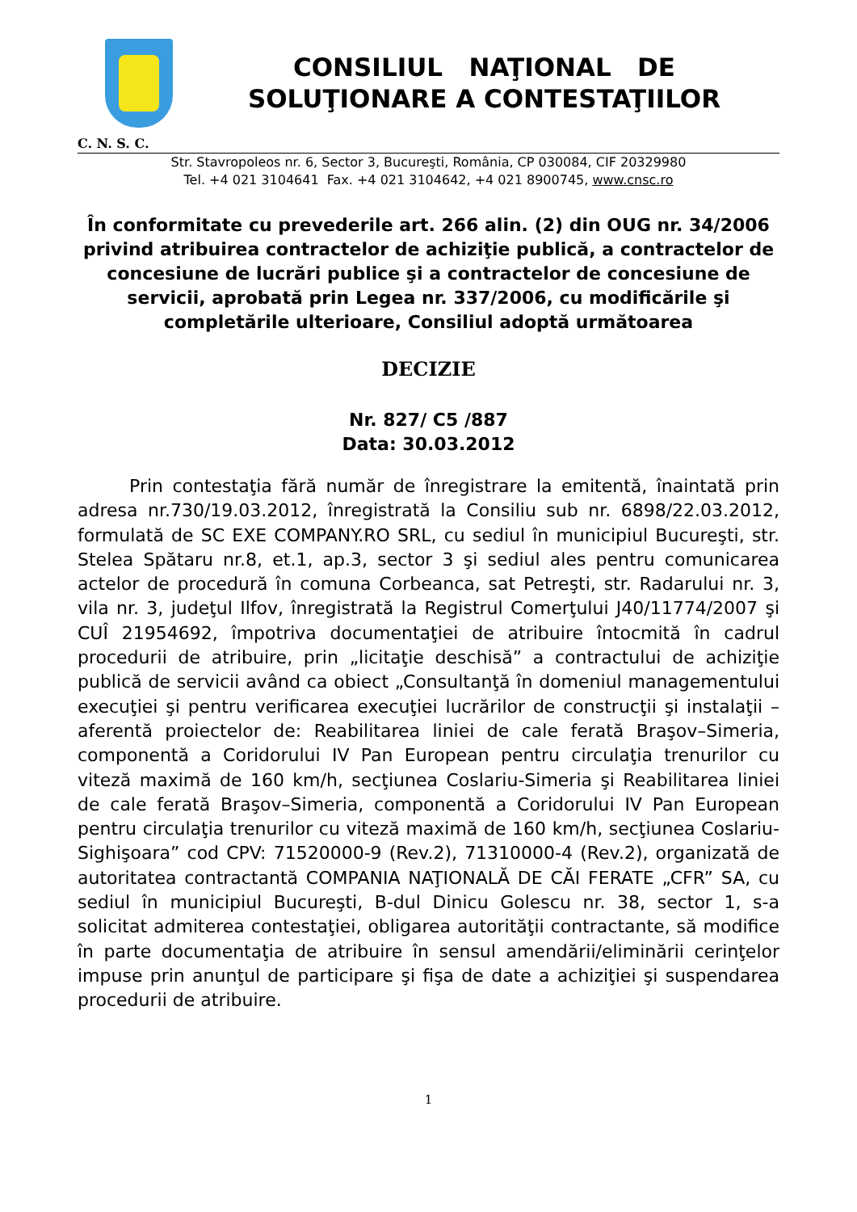CONSILIUL NAŢIONAL DE
SOLUŢIONARE A CONTESTAŢIILOR
C. N. S. C.
Str. Stavropoleos nr. 6, Sector 3, Bucureşti, România, CP 030084, CIF 20329980
Tel. +4 021 3104641 Fax. +4 021 3104642, +4 021 8900745, www.cnsc.ro
În conformitate cu prevederile art. 266 alin. (2) din OUG nr. 34/2006 privind atribuirea contractelor de achiziţie publică, a contractelor de concesiune de lucrări publice şi a contractelor de concesiune de servicii, aprobată prin Legea nr. 337/2006, cu modificările şi completările ulterioare, Consiliul adoptă următoarea
DECIZIE
Nr. 827/ C5 /887
Data: 30.03.2012
Prin contestaţia fără număr de înregistrare la emitentă, înaintată prin adresa nr.730/19.03.2012, înregistrată la Consiliu sub nr. 6898/22.03.2012, formulată de SC EXE COMPANY.RO SRL, cu sediul în municipiul Bucureşti, str. Stelea Spătaru nr.8, et.1, ap.3, sector 3 şi sediul ales pentru comunicarea actelor de procedură în comuna Corbeanca, sat Petreşti, str. Radarului nr. 3, vila nr. 3, judeţul Ilfov, înregistrată la Registrul Comerţului J40/11774/2007 şi CUÎ 21954692, împotriva documentaţiei de atribuire întocmită în cadrul procedurii de atribuire, prin „licitaţie deschisă” a contractului de achiziţie publică de servicii având ca obiect „Consultanţă în domeniul managementului execuţiei şi pentru verificarea execuţiei lucrărilor de construcţii şi instalaţii – aferentă proiectelor de: Reabilitarea liniei de cale ferată Braşov–Simeria, componentă a Coridorului IV Pan European pentru circulaţia trenurilor cu viteză maximă de 160 km/h, secţiunea Coslariu-Simeria şi Reabilitarea liniei de cale ferată Braşov–Simeria, componentă a Coridorului IV Pan European pentru circulaţia trenurilor cu viteză maximă de 160 km/h, secţiunea Coslariu-Sighişoara” cod CPV: 71520000-9 (Rev.2), 71310000-4 (Rev.2), organizată de autoritatea contractantă COMPANIA NAŢIONALĂ DE CĂI FERATE „CFR” SA, cu sediul în municipiul Bucureşti, B-dul Dinicu Golescu nr. 38, sector 1, s-a solicitat admiterea contestaţiei, obligarea autorităţii contractante, să modifice în parte documentaţia de atribuire în sensul amendării/eliminării cerinţelor impuse prin anunţul de participare şi fişa de date a achiziţiei şi suspendarea procedurii de atribuire.
1